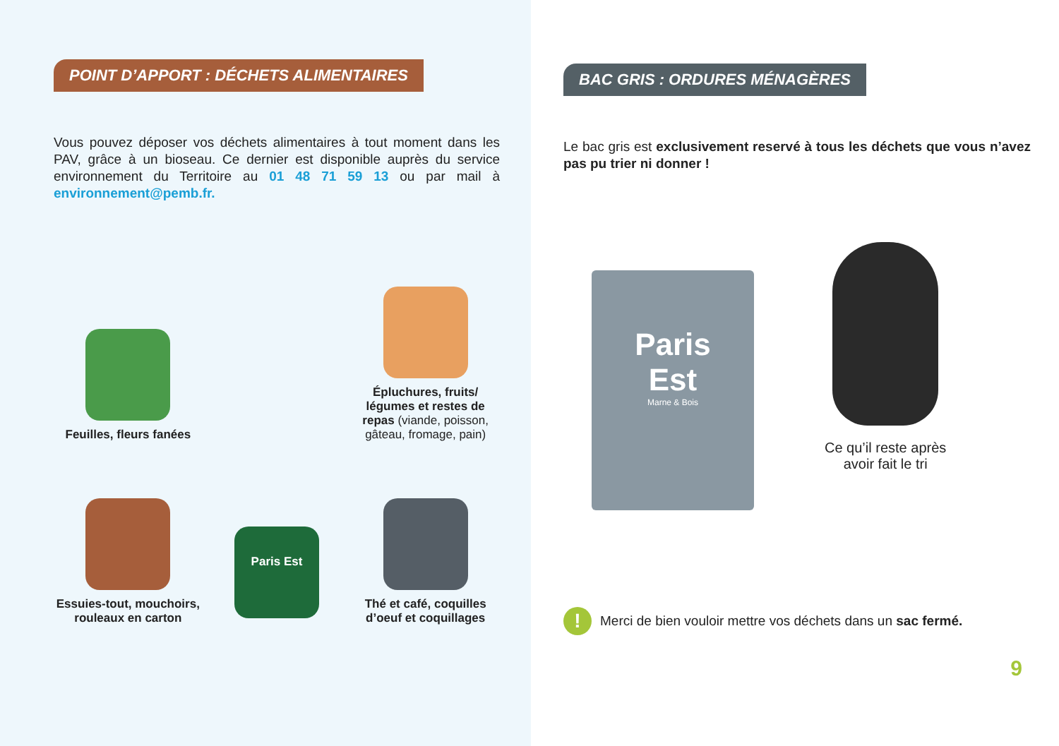POINT D’APPORT : DÉCHETS ALIMENTAIRES
Vous pouvez déposer vos déchets alimentaires à tout moment dans les PAV, grâce à un bioseau. Ce dernier est disponible auprès du service environnement du Territoire au 01 48 71 59 13 ou par mail à environnement@pemb.fr.
Feuilles, fleurs fanées
Épluchures, fruits/ légumes et restes de repas (viande, poisson, gâteau, fromage, pain)
Essuies-tout, mouchoirs, rouleaux en carton
Paris Est
Thé et café, coquilles d’oeuf et coquillages
BAC GRIS : ORDURES MÉNAGÈRES
Le bac gris est exclusivement reservé à tous les déchets que vous n’avez pas pu trier ni donner !
Paris
Est
Marne & Bois
Ce qu’il reste après
avoir fait le tri
!
Merci de bien vouloir mettre vos déchets dans un sac fermé.
9